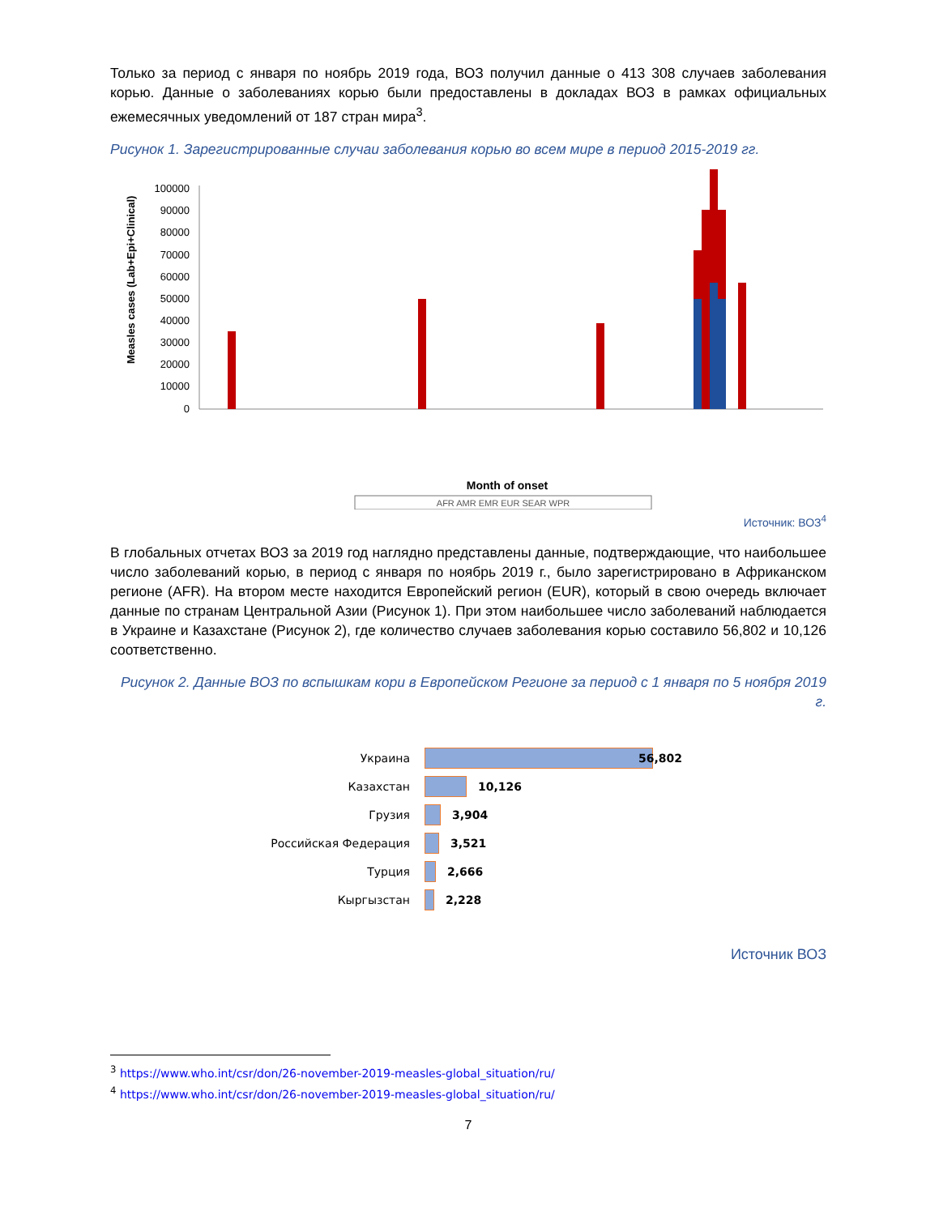Только за период с января по ноябрь 2019 года, ВОЗ получил данные о 413 308 случаев заболевания корью. Данные о заболеваниях корью были предоставлены в докладах ВОЗ в рамках официальных ежемесячных уведомлений от 187 стран мира<sup>3</sup>.
Рисунок 1. Зарегистрированные случаи заболевания корью во всем мире в период 2015-2019 гг.
Measles cases (Lab+Epi+Clinical)
100000
90000
80000
70000
60000
50000
40000
30000
20000
10000
0
Month of onset
AFR AMR EMR EUR SEAR WPR
Источник: ВОЗ<sup>4</sup>
В глобальных отчетах ВОЗ за 2019 год наглядно представлены данные, подтверждающие, что наибольшее число заболеваний корью, в период с января по ноябрь 2019 г., было зарегистрировано в Африканском регионе (AFR). На втором месте находится Европейский регион (EUR), который в свою очередь включает данные по странам Центральной Азии (Рисунок 1). При этом наибольшее число заболеваний наблюдается в Украине и Казахстане (Рисунок 2), где количество случаев заболевания корью составило 56,802 и 10,126 соответственно.
Рисунок 2. Данные ВОЗ по вспышкам кори в Европейском Регионе за период с 1 января по 5 ноября 2019 г.
Украина 56,802
Казахстан 10,126
Грузия 3,904
Российская Федерация 3,521
Турция 2,666
Кыргызстан 2,228
Источник ВОЗ
<sup>3</sup> https://www.who.int/csr/don/26-november-2019-measles-global_situation/ru/
<sup>4</sup> https://www.who.int/csr/don/26-november-2019-measles-global_situation/ru/
7